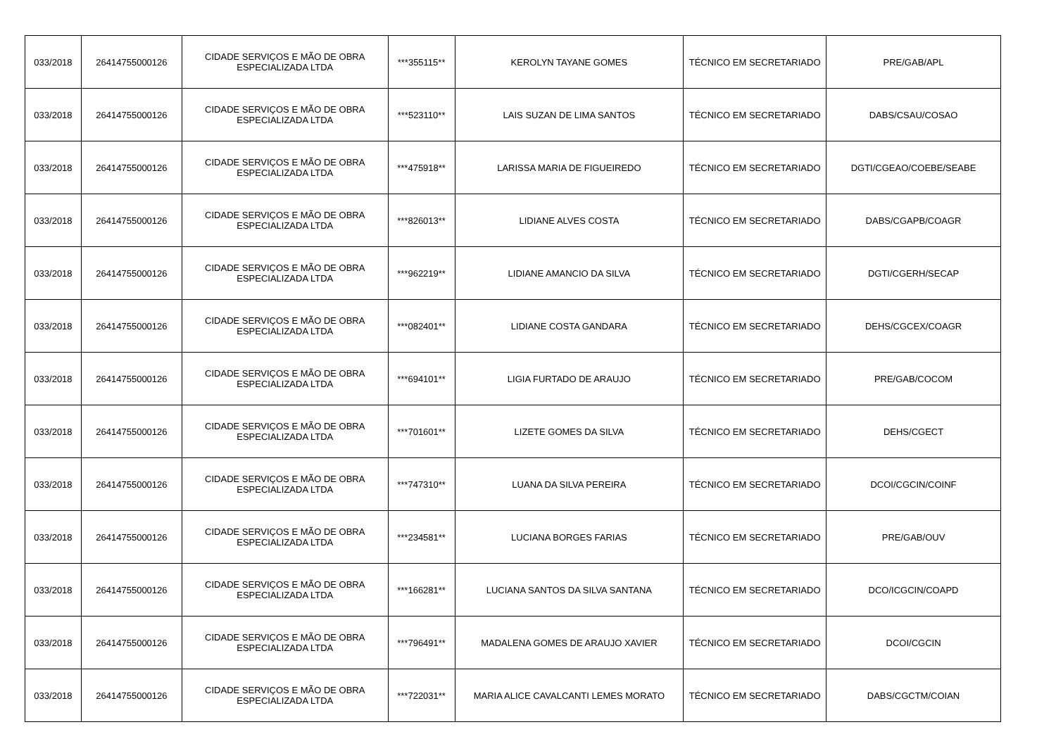| 033/2018 | 26414755000126 | CIDADE SERVIÇOS E MÃO DE OBRA ESPECIALIZADA LTDA | ***355115** | KEROLYN TAYANE GOMES | TÉCNICO EM SECRETARIADO | PRE/GAB/APL |
| 033/2018 | 26414755000126 | CIDADE SERVIÇOS E MÃO DE OBRA ESPECIALIZADA LTDA | ***523110** | LAIS SUZAN DE LIMA SANTOS | TÉCNICO EM SECRETARIADO | DABS/CSAU/COSAO |
| 033/2018 | 26414755000126 | CIDADE SERVIÇOS E MÃO DE OBRA ESPECIALIZADA LTDA | ***475918** | LARISSA MARIA DE FIGUEIREDO | TÉCNICO EM SECRETARIADO | DGTI/CGEAO/COEBE/SEABE |
| 033/2018 | 26414755000126 | CIDADE SERVIÇOS E MÃO DE OBRA ESPECIALIZADA LTDA | ***826013** | LIDIANE ALVES COSTA | TÉCNICO EM SECRETARIADO | DABS/CGAPB/COAGR |
| 033/2018 | 26414755000126 | CIDADE SERVIÇOS E MÃO DE OBRA ESPECIALIZADA LTDA | ***962219** | LIDIANE AMANCIO DA SILVA | TÉCNICO EM SECRETARIADO | DGTI/CGERH/SECAP |
| 033/2018 | 26414755000126 | CIDADE SERVIÇOS E MÃO DE OBRA ESPECIALIZADA LTDA | ***082401** | LIDIANE COSTA GANDARA | TÉCNICO EM SECRETARIADO | DEHS/CGCEX/COAGR |
| 033/2018 | 26414755000126 | CIDADE SERVIÇOS E MÃO DE OBRA ESPECIALIZADA LTDA | ***694101** | LIGIA FURTADO DE ARAUJO | TÉCNICO EM SECRETARIADO | PRE/GAB/COCOM |
| 033/2018 | 26414755000126 | CIDADE SERVIÇOS E MÃO DE OBRA ESPECIALIZADA LTDA | ***701601** | LIZETE GOMES DA SILVA | TÉCNICO EM SECRETARIADO | DEHS/CGECT |
| 033/2018 | 26414755000126 | CIDADE SERVIÇOS E MÃO DE OBRA ESPECIALIZADA LTDA | ***747310** | LUANA DA SILVA PEREIRA | TÉCNICO EM SECRETARIADO | DCOI/CGCIN/COINF |
| 033/2018 | 26414755000126 | CIDADE SERVIÇOS E MÃO DE OBRA ESPECIALIZADA LTDA | ***234581** | LUCIANA BORGES FARIAS | TÉCNICO EM SECRETARIADO | PRE/GAB/OUV |
| 033/2018 | 26414755000126 | CIDADE SERVIÇOS E MÃO DE OBRA ESPECIALIZADA LTDA | ***166281** | LUCIANA SANTOS DA SILVA SANTANA | TÉCNICO EM SECRETARIADO | DCO/ICGCIN/COAPD |
| 033/2018 | 26414755000126 | CIDADE SERVIÇOS E MÃO DE OBRA ESPECIALIZADA LTDA | ***796491** | MADALENA GOMES DE ARAUJO XAVIER | TÉCNICO EM SECRETARIADO | DCOI/CGCIN |
| 033/2018 | 26414755000126 | CIDADE SERVIÇOS E MÃO DE OBRA ESPECIALIZADA LTDA | ***722031** | MARIA ALICE CAVALCANTI LEMES MORATO | TÉCNICO EM SECRETARIADO | DABS/CGCTM/COIAN |